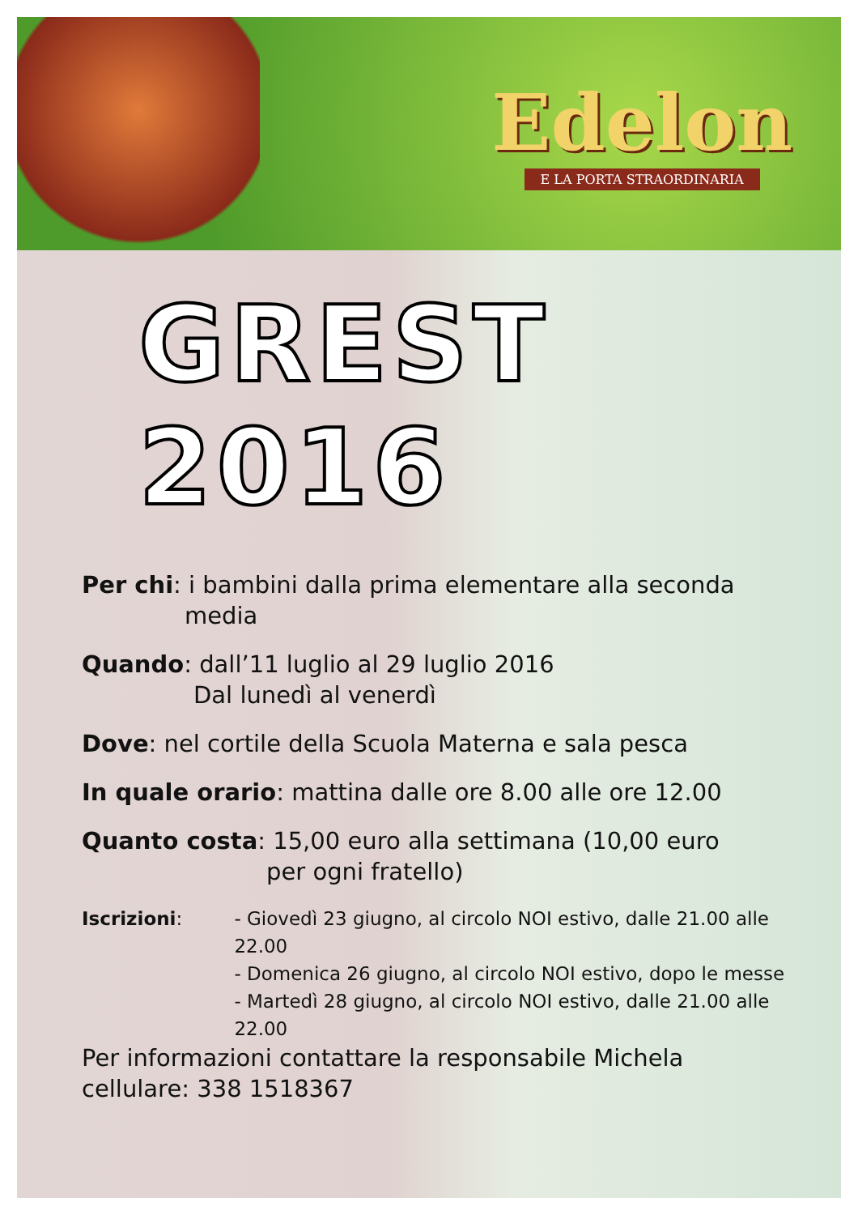Edelon
E LA PORTA STRAORDINARIA
GREST 2016
Per chi: i bambini dalla prima elementare alla seconda
media
Quando: dall’11 luglio al 29 luglio 2016
Dal lunedì al venerdì
Dove: nel cortile della Scuola Materna e sala pesca
In quale orario: mattina dalle ore 8.00 alle ore 12.00
Quanto costa: 15,00 euro alla settimana (10,00 euro
per ogni fratello)
Iscrizioni: - Giovedì 23 giugno, al circolo NOI estivo, dalle 21.00 alle 22.00
- Domenica 26 giugno, al circolo NOI estivo, dopo le messe
- Martedì 28 giugno, al circolo NOI estivo, dalle 21.00 alle 22.00
Per informazioni contattare la responsabile Michela cellulare: 338 1518367